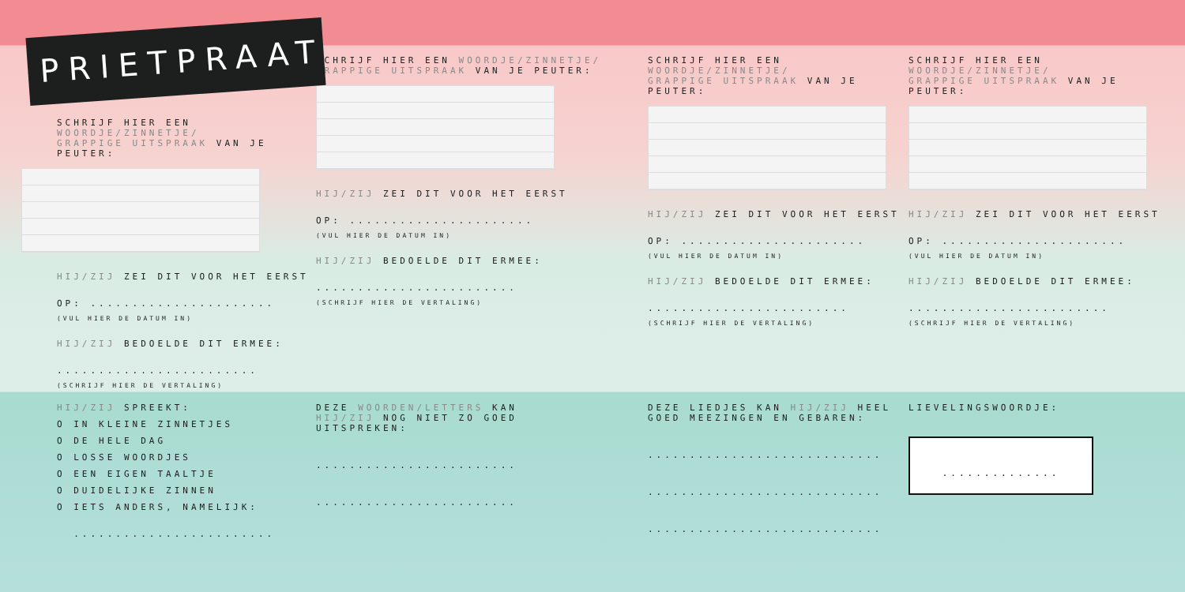PRIETPRAAT
SCHRIJF HIER EEN WOORDJE/ZINNETJE/
GRAPPIGE UITSPRAAK VAN JE PEUTER:
HIJ/ZIJ ZEI DIT VOOR HET EERST
OP: ......................
(VUL HIER DE DATUM IN)
HIJ/ZIJ BEDOELDE DIT ERMEE:
........................
(SCHRIJF HIER DE VERTALING)
SCHRIJF HIER EEN WOORDJE/ZINNETJE/
GRAPPIGE UITSPRAAK VAN JE PEUTER:
HIJ/ZIJ ZEI DIT VOOR HET EERST
OP: ......................
(VUL HIER DE DATUM IN)
HIJ/ZIJ BEDOELDE DIT ERMEE:
........................
(SCHRIJF HIER DE VERTALING)
SCHRIJF HIER EEN WOORDJE/ZINNETJE/
GRAPPIGE UITSPRAAK VAN JE PEUTER:
HIJ/ZIJ ZEI DIT VOOR HET EERST
OP: ......................
(VUL HIER DE DATUM IN)
HIJ/ZIJ BEDOELDE DIT ERMEE:
........................
(SCHRIJF HIER DE VERTALING)
SCHRIJF HIER EEN WOORDJE/ZINNETJE/
GRAPPIGE UITSPRAAK VAN JE PEUTER:
HIJ/ZIJ ZEI DIT VOOR HET EERST
OP: ......................
(VUL HIER DE DATUM IN)
HIJ/ZIJ BEDOELDE DIT ERMEE:
........................
(SCHRIJF HIER DE VERTALING)
HIJ/ZIJ SPREEKT:
O IN KLEINE ZINNETJES
O DE HELE DAG
O LOSSE WOORDJES
O EEN EIGEN TAALTJE
O DUIDELIJKE ZINNEN
O IETS ANDERS, NAMELIJK:
........................
DEZE WOORDEN/LETTERS KAN
HIJ/ZIJ NOG NIET ZO GOED
UITSPREKEN:
........................
........................
DEZE LIEDJES KAN HIJ/ZIJ HEEL
GOED MEEZINGEN EN GEBAREN:
............................
............................
............................
LIEVELINGSWOORDJE:
..............